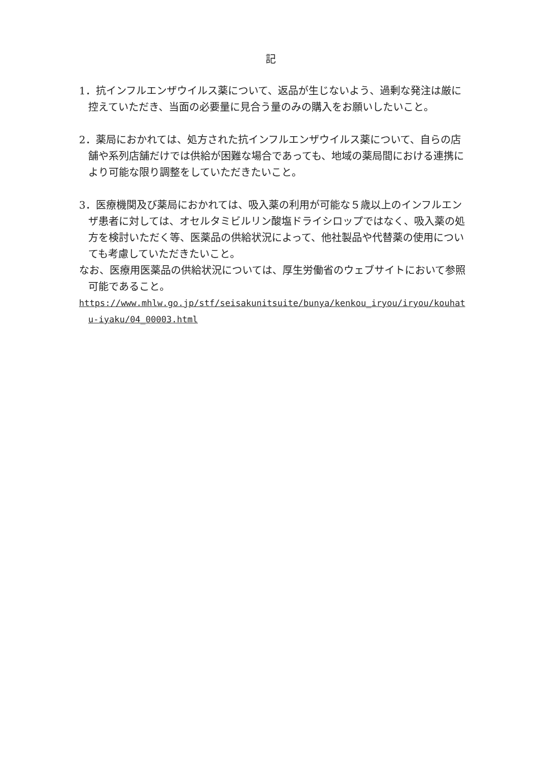記
1．抗インフルエンザウイルス薬について、返品が生じないよう、過剰な発注は厳に控えていただき、当面の必要量に見合う量のみの購入をお願いしたいこと。
2．薬局におかれては、処方された抗インフルエンザウイルス薬について、自らの店舗や系列店舗だけでは供給が困難な場合であっても、地域の薬局間における連携により可能な限り調整をしていただきたいこと。
3．医療機関及び薬局におかれては、吸入薬の利用が可能な５歳以上のインフルエンザ患者に対しては、オセルタミビルリン酸塩ドライシロップではなく、吸入薬の処方を検討いただく等、医薬品の供給状況によって、他社製品や代替薬の使用についても考慮していただきたいこと。
なお、医療用医薬品の供給状況については、厚生労働省のウェブサイトにおいて参照可能であること。
https://www.mhlw.go.jp/stf/seisakunitsuite/bunya/kenkou_iryou/iryou/kouhatu-iyaku/04_00003.html